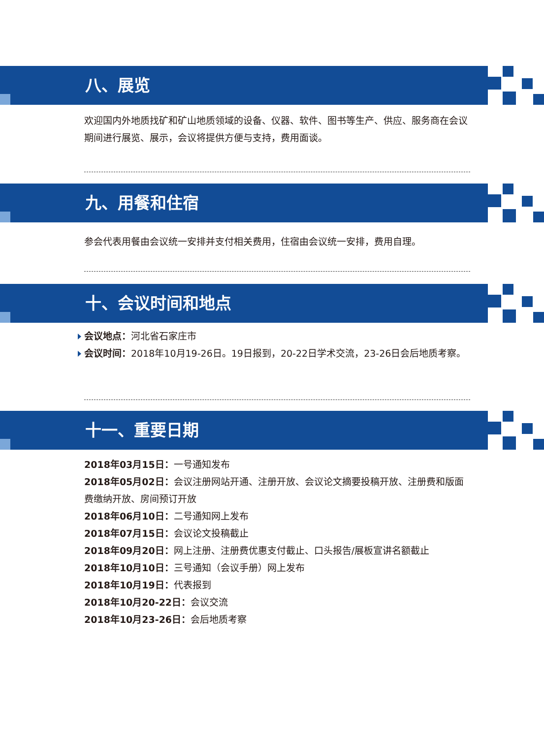八、展览
欢迎国内外地质找矿和矿山地质领域的设备、仪器、软件、图书等生产、供应、服务商在会议期间进行展览、展示，会议将提供方便与支持，费用面谈。
九、用餐和住宿
参会代表用餐由会议统一安排并支付相关费用，住宿由会议统一安排，费用自理。
十、会议时间和地点
会议地点：河北省石家庄市
会议时间：2018年10月19-26日。19日报到，20-22日学术交流，23-26日会后地质考察。
十一、重要日期
2018年03月15日：一号通知发布
2018年05月02日：会议注册网站开通、注册开放、会议论文摘要投稿开放、注册费和版面费缴纳开放、房间预订开放
2018年06月10日：二号通知网上发布
2018年07月15日：会议论文投稿截止
2018年09月20日：网上注册、注册费优惠支付截止、口头报告/展板宣讲名额截止
2018年10月10日：三号通知（会议手册）网上发布
2018年10月19日：代表报到
2018年10月20-22日：会议交流
2018年10月23-26日：会后地质考察